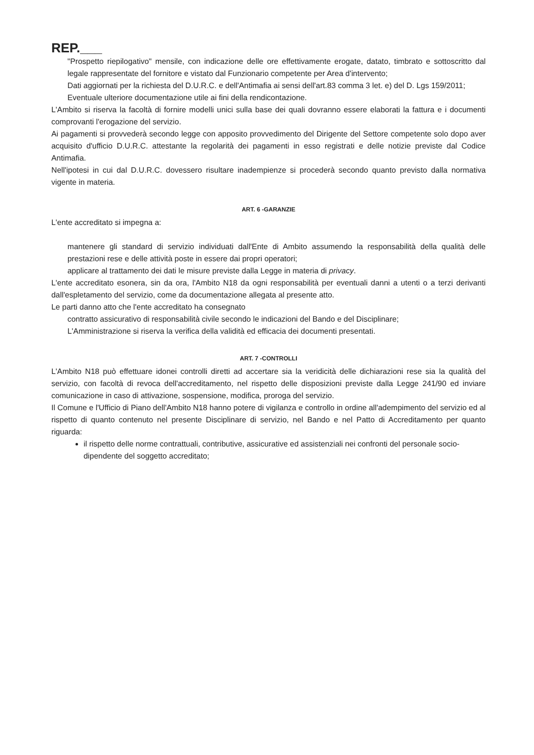REP.___
"Prospetto riepilogativo" mensile, con indicazione delle ore effettivamente erogate, datato, timbrato e sottoscritto dal legale rappresentate del fornitore e vistato dal Funzionario competente per Area d'intervento;
Dati aggiornati per la richiesta del D.U.R.C. e dell'Antimafia ai sensi dell'art.83 comma 3 let. e) del D. Lgs 159/2011;
Eventuale ulteriore documentazione utile ai fini della rendicontazione.
L'Ambito si riserva la facoltà di fornire modelli unici sulla base dei quali dovranno essere elaborati la fattura e i documenti comprovanti l'erogazione del servizio.
Ai pagamenti si provvederà secondo legge con apposito provvedimento del Dirigente del Settore competente solo dopo aver acquisito d'ufficio D.U.R.C. attestante la regolarità dei pagamenti in esso registrati e delle notizie previste dal Codice Antimafia.
Nell'ipotesi in cui dal D.U.R.C. dovessero risultare inadempienze si procederà secondo quanto previsto dalla normativa vigente in materia.
ART. 6 -GARANZIE
L'ente accreditato si impegna a:
mantenere gli standard di servizio individuati dall'Ente di Ambito assumendo la responsabilità della qualità delle prestazioni rese e delle attività poste in essere dai propri operatori;
applicare al trattamento dei dati le misure previste dalla Legge in materia di privacy.
L'ente accreditato esonera, sin da ora, l'Ambito N18 da ogni responsabilità per eventuali danni a utenti o a terzi derivanti dall'espletamento del servizio, come da documentazione allegata al presente atto.
Le parti danno atto che l'ente accreditato ha consegnato
contratto assicurativo di responsabilità civile secondo le indicazioni del Bando e del Disciplinare;
L'Amministrazione si riserva la verifica della validità ed efficacia dei documenti presentati.
ART. 7 -CONTROLLI
L'Ambito N18 può effettuare idonei controlli diretti ad accertare sia la veridicità delle dichiarazioni rese sia la qualità del servizio, con facoltà di revoca dell'accreditamento, nel rispetto delle disposizioni previste dalla Legge 241/90 ed inviare comunicazione in caso di attivazione, sospensione, modifica, proroga del servizio.
Il Comune e l'Ufficio di Piano dell'Ambito N18 hanno potere di vigilanza e controllo in ordine all'adempimento del servizio ed al rispetto di quanto contenuto nel presente Disciplinare di servizio, nel Bando e nel Patto di Accreditamento per quanto riguarda:
il rispetto delle norme contrattuali, contributive, assicurative ed assistenziali nei confronti del personale socio-dipendente del soggetto accreditato;